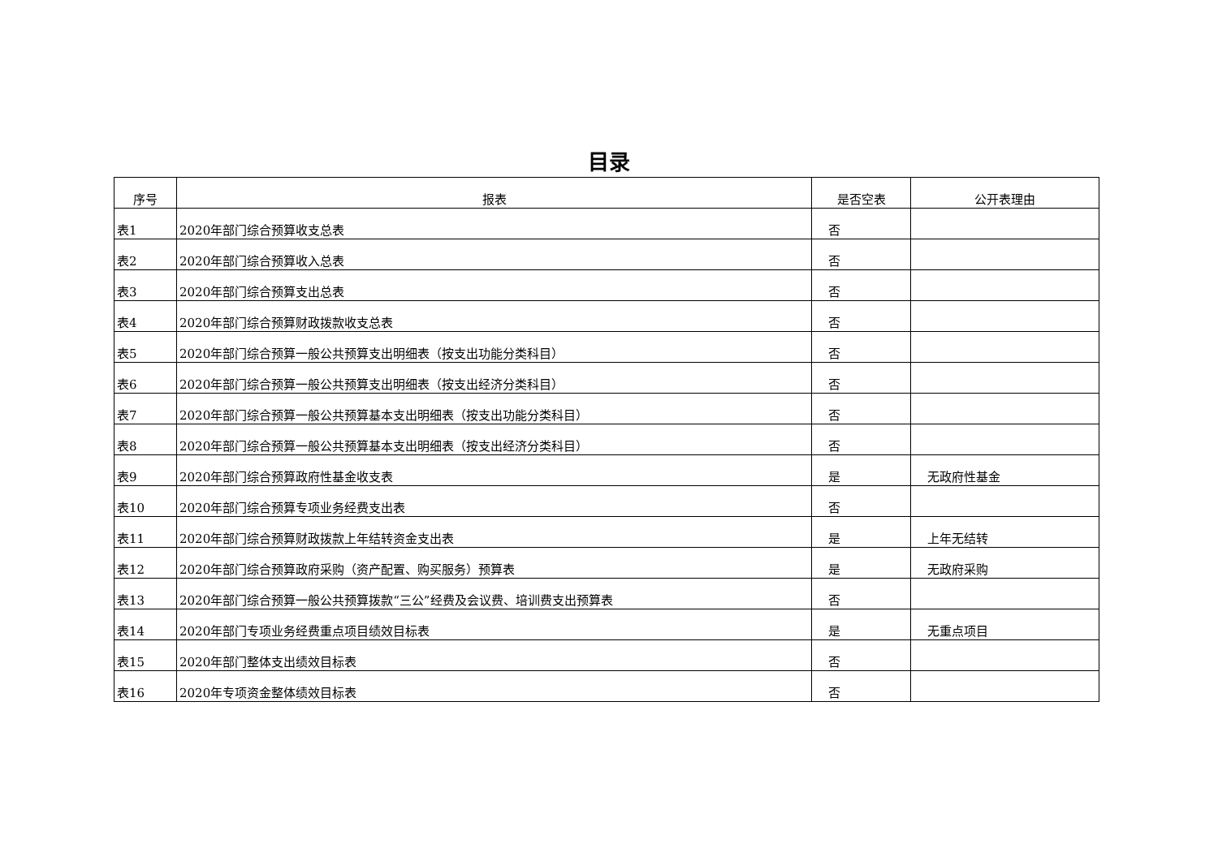目录
| 序号 | 报表 | 是否空表 | 公开表理由 |
| --- | --- | --- | --- |
| 表1 | 2020年部门综合预算收支总表 | 否 | |
| 表2 | 2020年部门综合预算收入总表 | 否 | |
| 表3 | 2020年部门综合预算支出总表 | 否 | |
| 表4 | 2020年部门综合预算财政拨款收支总表 | 否 | |
| 表5 | 2020年部门综合预算一般公共预算支出明细表（按支出功能分类科目） | 否 | |
| 表6 | 2020年部门综合预算一般公共预算支出明细表（按支出经济分类科目） | 否 | |
| 表7 | 2020年部门综合预算一般公共预算基本支出明细表（按支出功能分类科目） | 否 | |
| 表8 | 2020年部门综合预算一般公共预算基本支出明细表（按支出经济分类科目） | 否 | |
| 表9 | 2020年部门综合预算政府性基金收支表 | 是 | 无政府性基金 |
| 表10 | 2020年部门综合预算专项业务经费支出表 | 否 | |
| 表11 | 2020年部门综合预算财政拨款上年结转资金支出表 | 是 | 上年无结转 |
| 表12 | 2020年部门综合预算政府采购（资产配置、购买服务）预算表 | 是 | 无政府采购 |
| 表13 | 2020年部门综合预算一般公共预算拨款“三公”经费及会议费、培训费支出预算表 | 否 | |
| 表14 | 2020年部门专项业务经费重点项目绩效目标表 | 是 | 无重点项目 |
| 表15 | 2020年部门整体支出绩效目标表 | 否 | |
| 表16 | 2020年专项资金整体绩效目标表 | 否 | |